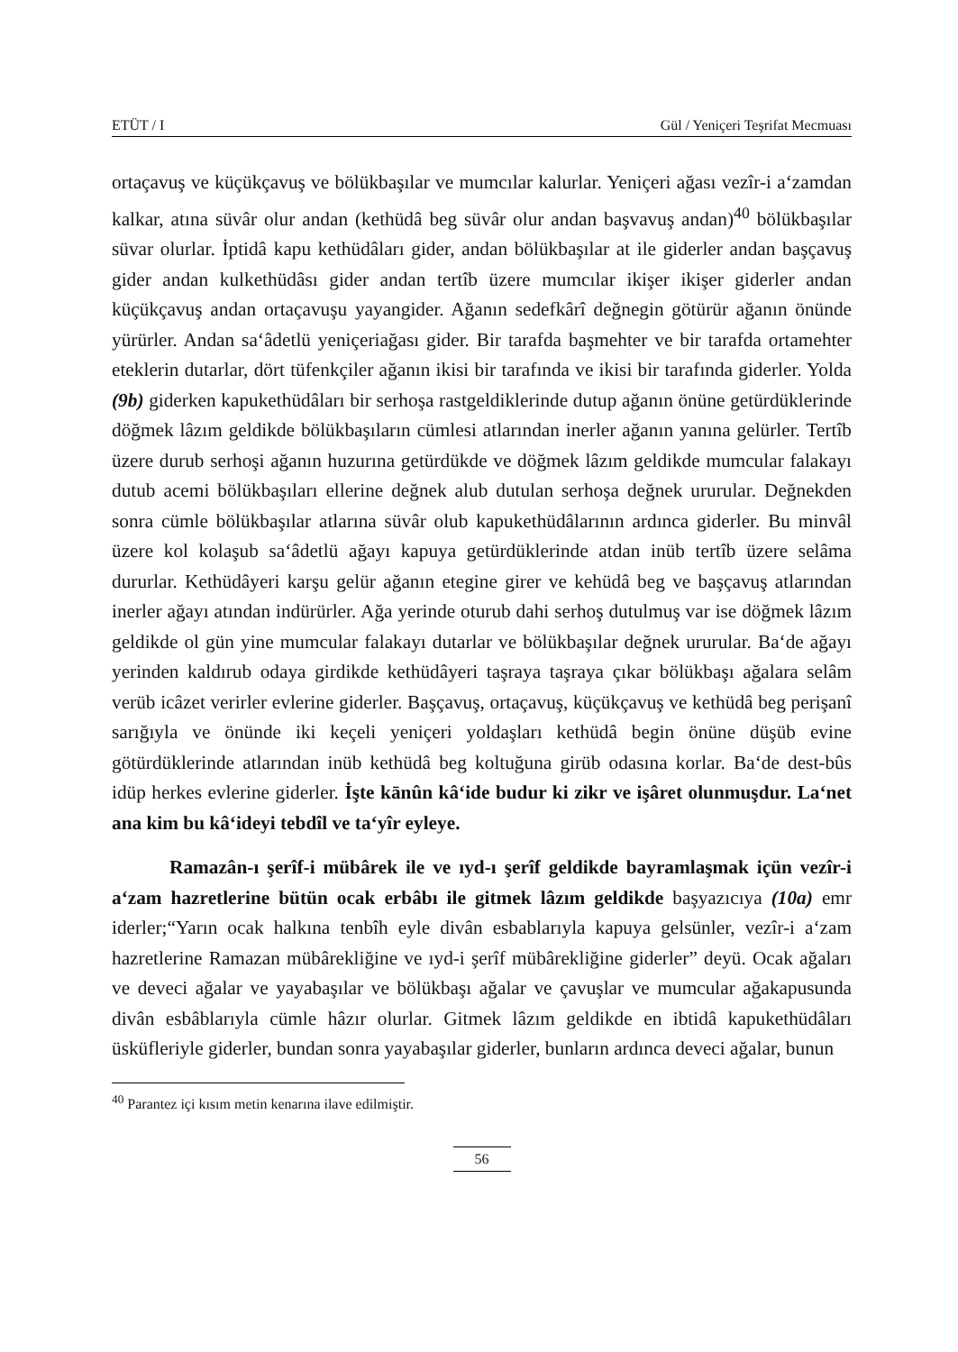ETÜT / I Gül / Yeniçeri Teşrifat Mecmuası
ortaçavuş ve küçükçavuş ve bölükbaşılar ve mumcılar kalurlar. Yeniçeri ağası vezîr-i a‘zamdan kalkar, atına süvâr olur andan (kethüdâ beg süvâr olur andan başvavuş andan)<sup>40</sup> bölükbaşılar süvar olurlar. İptidâ kapu kethüdâları gider, andan bölükbaşılar at ile giderler andan başçavuş gider andan kulkethüdâsı gider andan tertîb üzere mumcılar ikişer ikişer giderler andan küçükçavuş andan ortaçavuşu yayangider. Ağanın sedefkârî değnegin götürür ağanın önünde yürürler. Andan sa‘âdetlü yeniçeriağası gider. Bir tarafda başmehter ve bir tarafda ortamehter eteklerin dutarlar, dört tüfenkçiler ağanın ikisi bir tarafında ve ikisi bir tarafında giderler. Yolda (9b) giderken kapukethüdâları bir serhoşa rastgeldiklerinde dutup ağanın önüne getürdüklerinde döğmek lâzım geldikde bölükbaşıların cümlesi atlarından inerler ağanın yanına gelürler. Tertîb üzere durub serhoşi ağanın huzurına getürdükde ve döğmek lâzım geldikde mumcular falakayı dutub acemi bölükbaşıları ellerine değnek alub dutulan serhoşa değnek ururular. Değnekden sonra cümle bölükbaşılar atlarına süvâr olub kapukethüdâlarının ardınca giderler. Bu minvâl üzere kol kolaşub sa‘âdetlü ağayı kapuya getürdüklerinde atdan inüb tertîb üzere selâma dururlar. Kethüdâyeri karşu gelür ağanın etegine girer ve kehüdâ beg ve başçavuş atlarından inerler ağayı atından indürürler. Ağa yerinde oturub dahi serhoş dutulmuş var ise döğmek lâzım geldikde ol gün yine mumcular falakayı dutarlar ve bölükbaşılar değnek ururular. Ba‘de ağayı yerinden kaldırub odaya girdikde kethüdâyeri taşraya taşraya çıkar bölükbaşı ağalara selâm verüb icâzet verirler evlerine giderler. Başçavuş, ortaçavuş, küçükçavuş ve kethüdâ beg perişanî sarığıyla ve önünde iki keçeli yeniçeri yoldaşları kethüdâ begin önüne düşüb evine götürdüklerinde atlarından inüb kethüdâ beg koltuğuna girüb odasına korlar. Ba‘de dest-bûs idüp herkes evlerine giderler. İşte kānûn kâ‘ide budur ki zikr ve işâret olunmuşdur. La‘net ana kim bu kâ‘ideyi tebdîl ve ta‘yîr eyleye.
Ramazân-ı şerîf-i mübârek ile ve ıyd-ı şerîf geldikde bayramlaşmak içün vezîr-i a‘zam hazretlerine bütün ocak erbâbı ile gitmek lâzım geldikde başyazıcıya (10a) emr iderler;“Yarın ocak halkına tenbîh eyle divân esbablarıyla kapuya gelsünler, vezîr-i a‘zam hazretlerine Ramazan mübârekliğine ve ıyd-i şerîf mübârekliğine giderler” deyü. Ocak ağaları ve deveci ağalar ve yayabaşılar ve bölükbaşı ağalar ve çavuşlar ve mumcular ağakapusunda divân esbâblarıyla cümle hâzır olurlar. Gitmek lâzım geldikde en ibtidâ kapukethüdâları üsküfleriyle giderler, bundan sonra yayabaşılar giderler, bunların ardınca deveci ağalar, bunun
<sup>40</sup> Parantez içi kısım metin kenarına ilave edilmiştir.
56